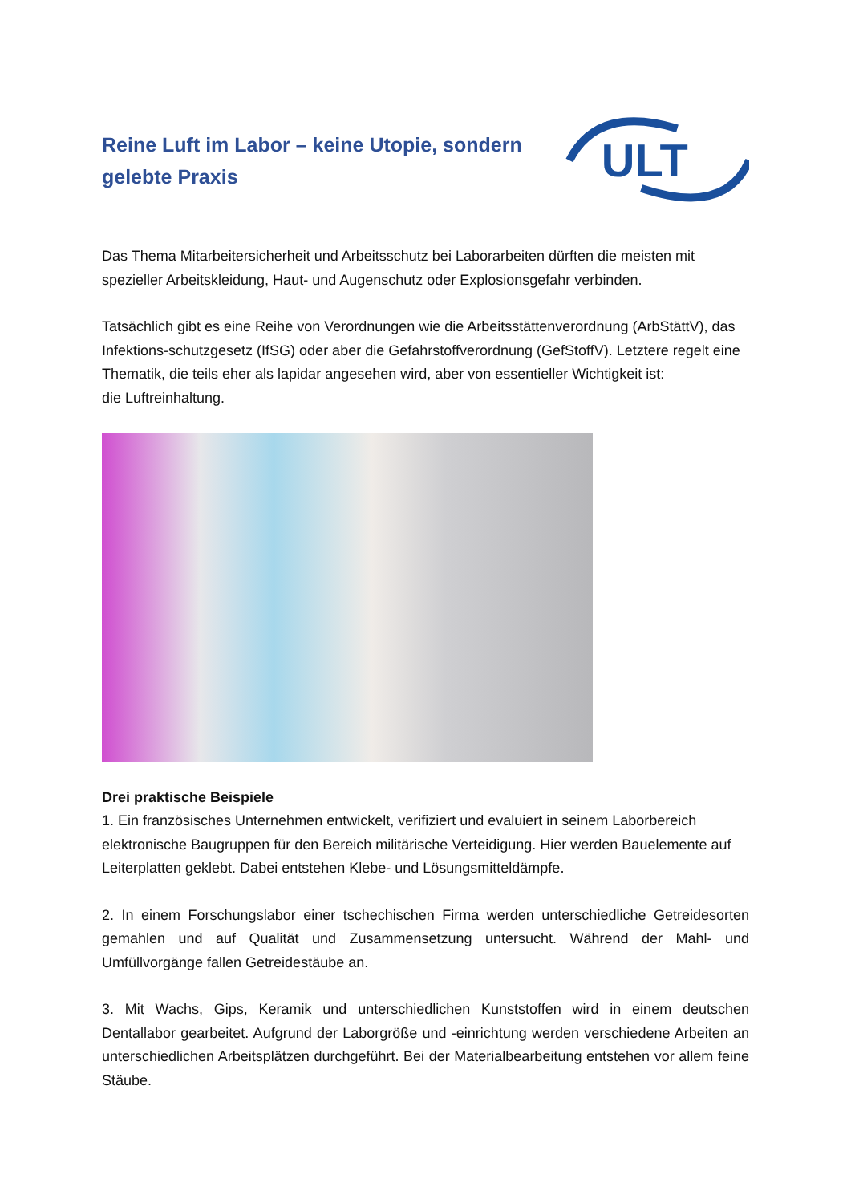Reine Luft im Labor – keine Utopie, sondern gelebte Praxis
ULT
Das Thema Mitarbeitersicherheit und Arbeitsschutz bei Laborarbeiten dürften die meisten mit spezieller Arbeitskleidung, Haut- und Augenschutz oder Explosionsgefahr verbinden.
Tatsächlich gibt es eine Reihe von Verordnungen wie die Arbeitsstättenverordnung (ArbStättV), das Infektions-schutzgesetz (IfSG) oder aber die Gefahrstoffverordnung (GefStoffV). Letztere regelt eine Thematik, die teils eher als lapidar angesehen wird, aber von essentieller Wichtigkeit ist:
die Luftreinhaltung.
Drei praktische Beispiele
1. Ein französisches Unternehmen entwickelt, verifiziert und evaluiert in seinem Laborbereich elektronische Baugruppen für den Bereich militärische Verteidigung. Hier werden Bauelemente auf Leiterplatten geklebt. Dabei entstehen Klebe- und Lösungsmitteldämpfe.
2. In einem Forschungslabor einer tschechischen Firma werden unterschiedliche Getreidesorten gemahlen und auf Qualität und Zusammensetzung untersucht. Während der Mahl- und Umfüllvorgänge fallen Getreidestäube an.
3. Mit Wachs, Gips, Keramik und unterschiedlichen Kunststoffen wird in einem deutschen Dentallabor gearbeitet. Aufgrund der Laborgröße und -einrichtung werden verschiedene Arbeiten an unterschiedlichen Arbeitsplätzen durchgeführt. Bei der Materialbearbeitung entstehen vor allem feine Stäube.